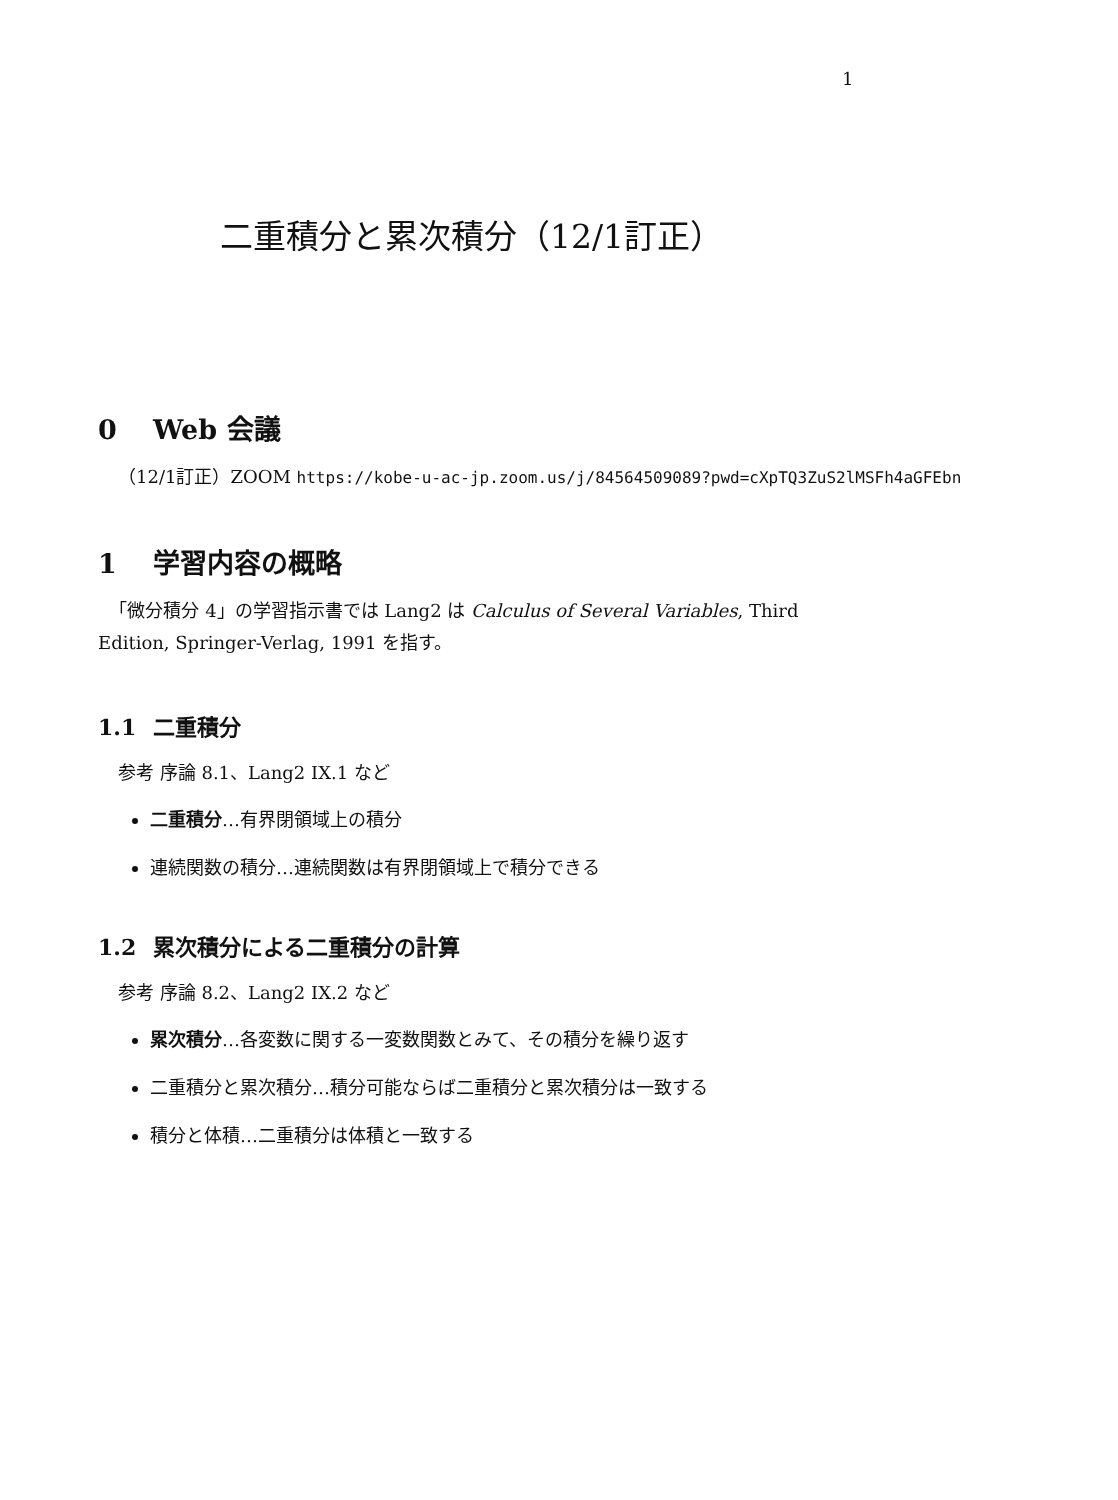1
二重積分と累次積分（12/1訂正）
0 Web 会議
（12/1訂正）ZOOM https://kobe-u-ac-jp.zoom.us/j/84564509089?pwd=cXpTQ3ZuS2lMSFh4aGFEbn
1 学習内容の概略
「微分積分 4」の学習指示書では Lang2 は Calculus of Several Variables, Third Edition, Springer-Verlag, 1991 を指す。
1.1 二重積分
参考 序論 8.1、Lang2 IX.1 など
二重積分…有界閉領域上の積分
連続関数の積分…連続関数は有界閉領域上で積分できる
1.2 累次積分による二重積分の計算
参考 序論 8.2、Lang2 IX.2 など
累次積分…各変数に関する一変数関数とみて、その積分を繰り返す
二重積分と累次積分…積分可能ならば二重積分と累次積分は一致する
積分と体積…二重積分は体積と一致する